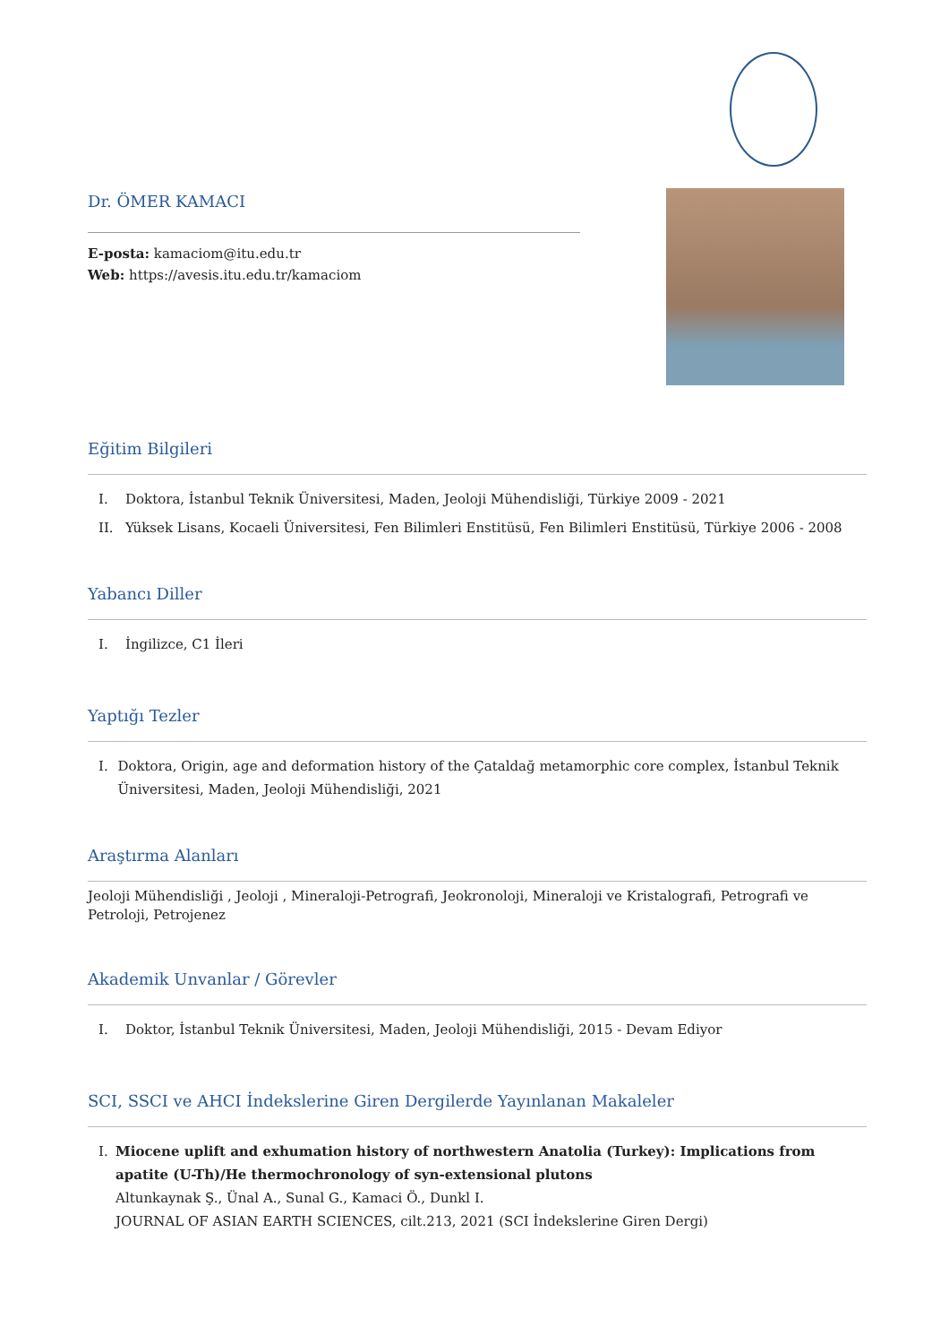Dr. ÖMER KAMACI
E-posta: kamaciom@itu.edu.tr
Web: https://avesis.itu.edu.tr/kamaciom
Eğitim Bilgileri
I. Doktora, İstanbul Teknik Üniversitesi, Maden, Jeoloji Mühendisliği, Türkiye 2009 - 2021
II. Yüksek Lisans, Kocaeli Üniversitesi, Fen Bilimleri Enstitüsü, Fen Bilimleri Enstitüsü, Türkiye 2006 - 2008
Yabancı Diller
I. İngilizce, C1 İleri
Yaptığı Tezler
I. Doktora, Origin, age and deformation history of the Çataldağ metamorphic core complex, İstanbul Teknik Üniversitesi, Maden, Jeoloji Mühendisliği, 2021
Araştırma Alanları
Jeoloji Mühendisliği , Jeoloji , Mineraloji-Petrografi, Jeokronoloji, Mineraloji ve Kristalografi, Petrografi ve Petroloji, Petrojenez
Akademik Unvanlar / Görevler
I. Doktor, İstanbul Teknik Üniversitesi, Maden, Jeoloji Mühendisliği, 2015 - Devam Ediyor
SCI, SSCI ve AHCI İndekslerine Giren Dergilerde Yayınlanan Makaleler
I. Miocene uplift and exhumation history of northwestern Anatolia (Turkey): Implications from apatite (U-Th)/He thermochronology of syn-extensional plutons
Altunkaynak Ş., Ünal A., Sunal G., Kamaci Ö., Dunkl I.
JOURNAL OF ASIAN EARTH SCIENCES, cilt.213, 2021 (SCI İndekslerine Giren Dergi)